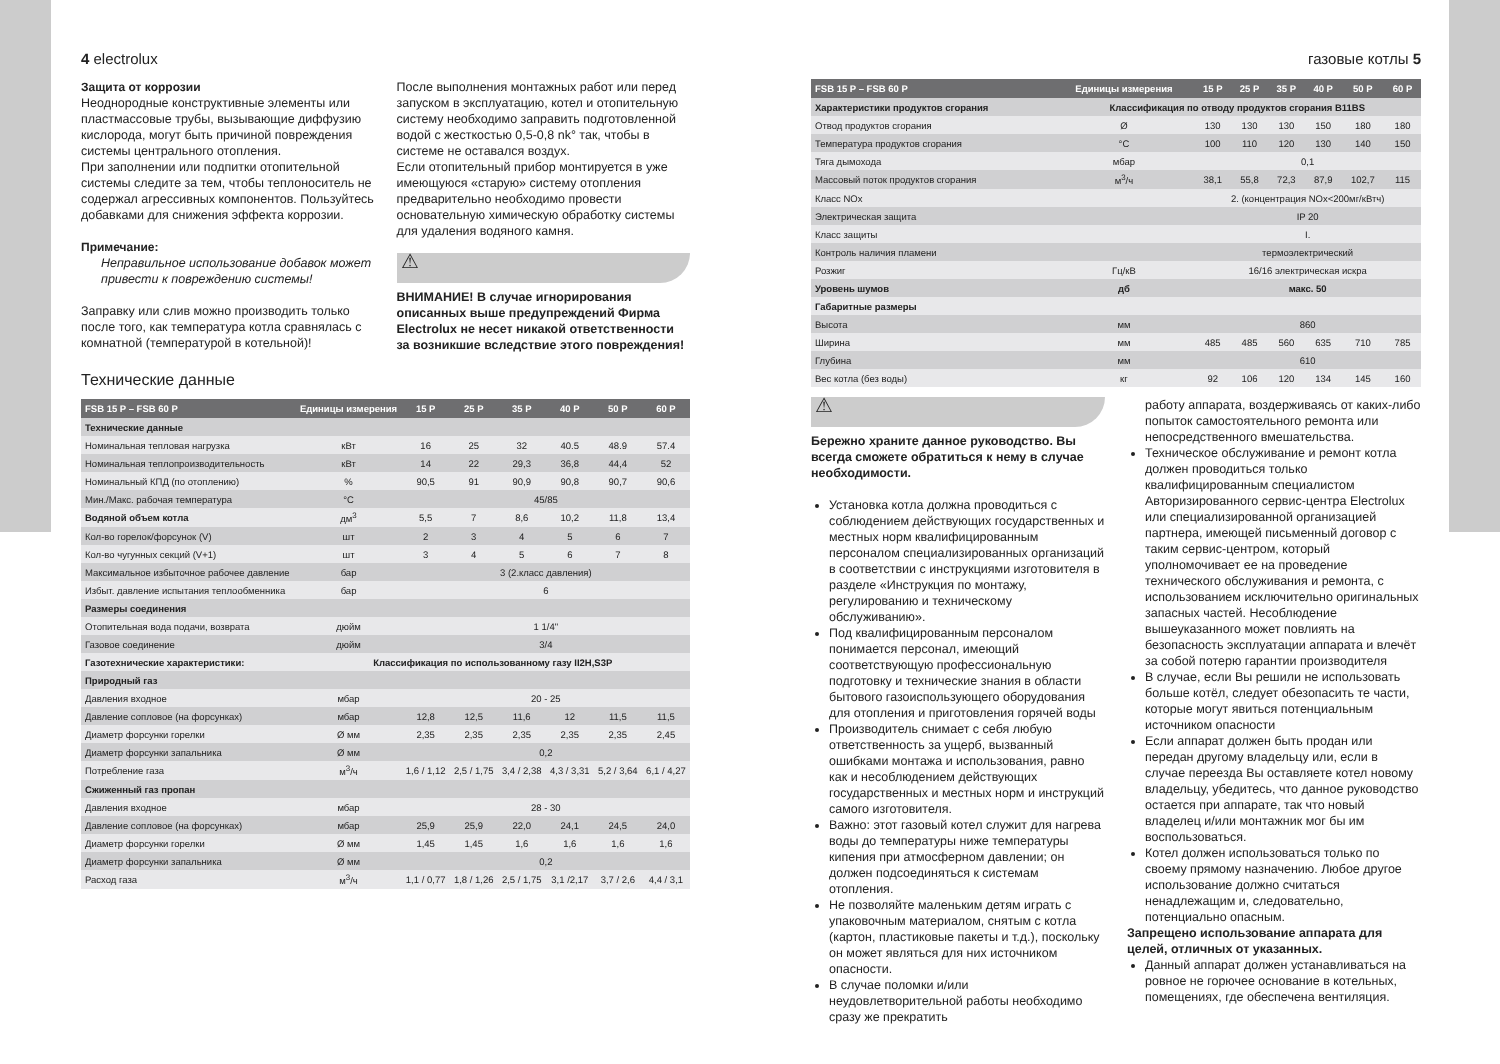4 electrolux
Защита от коррозии
Неоднородные конструктивные элементы или пластмассовые трубы, вызывающие диффузию кислорода, могут быть причиной повреждения системы центрального отопления.
При заполнении или подпитки отопительной системы следите за тем, чтобы теплоноситель не содержал агрессивных компонентов. Пользуйтесь добавками для снижения эффекта коррозии.
Примечание:
Неправильное использование добавок может привести к повреждению системы!
Заправку или слив можно производить только после того, как температура котла сравнялась с комнатной (температурой в котельной)!
После выполнения монтажных работ или перед запуском в эксплуатацию, котел и отопительную систему необходимо заправить подготовленной водой с жесткостью 0,5-0,8 nk° так, чтобы в системе не оставался воздух.
Если отопительный прибор монтируется в уже имеющуюся «старую» систему отопления предварительно необходимо провести основательную химическую обработку системы для удаления водяного камня.
⚠
ВНИМАНИЕ! В случае игнорирования описанных выше предупреждений Фирма Electrolux не несет никакой ответственности за возникшие вследствие этого повреждения!
Технические данные
| FSB 15 P – FSB 60 P | Единицы измерения | 15 P | 25 P | 35 P | 40 P | 50 P | 60 P |
| --- | --- | --- | --- | --- | --- | --- | --- |
| Технические данные | | | | | | | |
| Номинальная тепловая нагрузка | кВт | 16 | 25 | 32 | 40.5 | 48.9 | 57.4 |
| Номинальная теплопроизводительность | кВт | 14 | 22 | 29,3 | 36,8 | 44,4 | 52 |
| Номинальный КПД (по отоплению) | % | 90,5 | 91 | 90,9 | 90,8 | 90,7 | 90,6 |
| Мин./Макс. рабочая температура | °C | 45/85 | | | | | |
| Водяной объем котла | дм<sup>3</sup> | 5,5 | 7 | 8,6 | 10,2 | 11,8 | 13,4 |
| Кол-во горелок/форсунок (V) | шт | 2 | 3 | 4 | 5 | 6 | 7 |
| Кол-во чугунных секций (V+1) | шт | 3 | 4 | 5 | 6 | 7 | 8 |
| Максимальное избыточное рабочее давление | бар | 3 (2.класс давления) | | | | | |
| Избыт. давление испытания теплообменника | бар | 6 | | | | | |
| Размеры соединения | | | | | | | |
| Отопительная вода подачи, возврата | дюйм | 1 1/4" | | | | | |
| Газовое соединение | дюйм | 3/4 | | | | | |
| Газотехнические характеристики: | Классификация по использованному газу II2H,S3P | | | | | | |
| Природный газ | | | | | | | |
| Давления входное | мбар | 20 - 25 | | | | | |
| Давление сопловое (на форсунках) | мбар | 12,8 | 12,5 | 11,6 | 12 | 11,5 | 11,5 |
| Диаметр форсунки горелки | Ø мм | 2,35 | 2,35 | 2,35 | 2,35 | 2,35 | 2,45 |
| Диаметр форсунки запальника | Ø мм | 0,2 | | | | | |
| Потребление газа | м<sup>3</sup>/ч | 1,6 / 1,12 | 2,5 / 1,75 | 3,4 / 2,38 | 4,3 / 3,31 | 5,2 / 3,64 | 6,1 / 4,27 |
| Сжиженный газ пропан | | | | | | | |
| Давления входное | мбар | 28 - 30 | | | | | |
| Давление сопловое (на форсунках) | мбар | 25,9 | 25,9 | 22,0 | 24,1 | 24,5 | 24,0 |
| Диаметр форсунки горелки | Ø мм | 1,45 | 1,45 | 1,6 | 1,6 | 1,6 | 1,6 |
| Диаметр форсунки запальника | Ø мм | 0,2 | | | | | |
| Расход газа | м<sup>3</sup>/ч | 1,1 / 0,77 | 1,8 / 1,26 | 2,5 / 1,75 | 3,1 /2,17 | 3,7 / 2,6 | 4,4 / 3,1 |
газовые котлы 5
| FSB 15 P – FSB 60 P | Единицы измерения | 15 P | 25 P | 35 P | 40 P | 50 P | 60 P |
| --- | --- | --- | --- | --- | --- | --- | --- |
| Характеристики продуктов сгорания | Классификация по отводу продуктов сгорания B11BS | | | | | | |
| Отвод продуктов сгорания | Ø | 130 | 130 | 130 | 150 | 180 | 180 |
| Температура продуктов сгорания | °C | 100 | 110 | 120 | 130 | 140 | 150 |
| Тяга дымохода | мбар | 0,1 | | | | | |
| Массовый поток продуктов сгорания | м<sup>3</sup>/ч | 38,1 | 55,8 | 72,3 | 87,9 | 102,7 | 115 |
| Класс NOx | | 2. (концентрация NOx<200мг/кВтч) | | | | | |
| Электрическая защита | | IP 20 | | | | | |
| Класс защиты | | I. | | | | | |
| Контроль наличия пламени | | термоэлектрический | | | | | |
| Розжиг | Гц/кВ | 16/16 электрическая искра | | | | | |
| Уровень шумов | дб | макс. 50 | | | | | |
| Габаритные размеры | | | | | | | |
| Высота | мм | 860 | | | | | |
| Ширина | мм | 485 | 485 | 560 | 635 | 710 | 785 |
| Глубина | мм | 610 | | | | | |
| Вес котла (без воды) | кг | 92 | 106 | 120 | 134 | 145 | 160 |
⚠
Бережно храните данное руководство. Вы всегда сможете обратиться к нему в случае необходимости.
Установка котла должна проводиться с соблюдением действующих государственных и местных норм квалифицированным персоналом специализированных организаций в соответствии с инструкциями изготовителя в разделе «Инструкция по монтажу, регулированию и техническому обслуживанию».
Под квалифицированным персоналом понимается персонал, имеющий соответствующую профессиональную подготовку и технические знания в области бытового газоиспользующего оборудования для отопления и приготовления горячей воды
Производитель снимает с себя любую ответственность за ущерб, вызванный ошибками монтажа и использования, равно как и несоблюдением действующих государственных и местных норм и инструкций самого изготовителя.
Важно: этот газовый котел служит для нагрева воды до температуры ниже температуры кипения при атмосферном давлении; он должен подсоединяться к системам отопления.
Не позволяйте маленьким детям играть с упаковочным материалом, снятым с котла (картон, пластиковые пакеты и т.д.), поскольку он может являться для них источником опасности.
В случае поломки и/или неудовлетворительной работы необходимо сразу же прекратить
работу аппарата, воздерживаясь от каких-либо попыток самостоятельного ремонта или непосредственного вмешательства.
Техническое обслуживание и ремонт котла должен проводиться только квалифицированным специалистом Авторизированного сервис-центра Electrolux или специализированной организацией партнера, имеющей письменный договор с таким сервис-центром, который уполномочивает ее на проведение технического обслуживания и ремонта, с использованием исключительно оригинальных запасных частей. Несоблюдение вышеуказанного может повлиять на безопасность эксплуатации аппарата и влечёт за собой потерю гарантии производителя
В случае, если Вы решили не использовать больше котёл, следует обезопасить те части, которые могут явиться потенциальным источником опасности
Если аппарат должен быть продан или передан другому владельцу или, если в случае переезда Вы оставляете котел новому владельцу, убедитесь, что данное руководство остается при аппарате, так что новый владелец и/или монтажник мог бы им воспользоваться.
Котел должен использоваться только по своему прямому назначению. Любое другое использование должно считаться ненадлежащим и, следовательно, потенциально опасным.
Запрещено использование аппарата для целей, отличных от указанных.
Данный аппарат должен устанавливаться на ровное не горючее основание в котельных, помещениях, где обеспечена вентиляция.